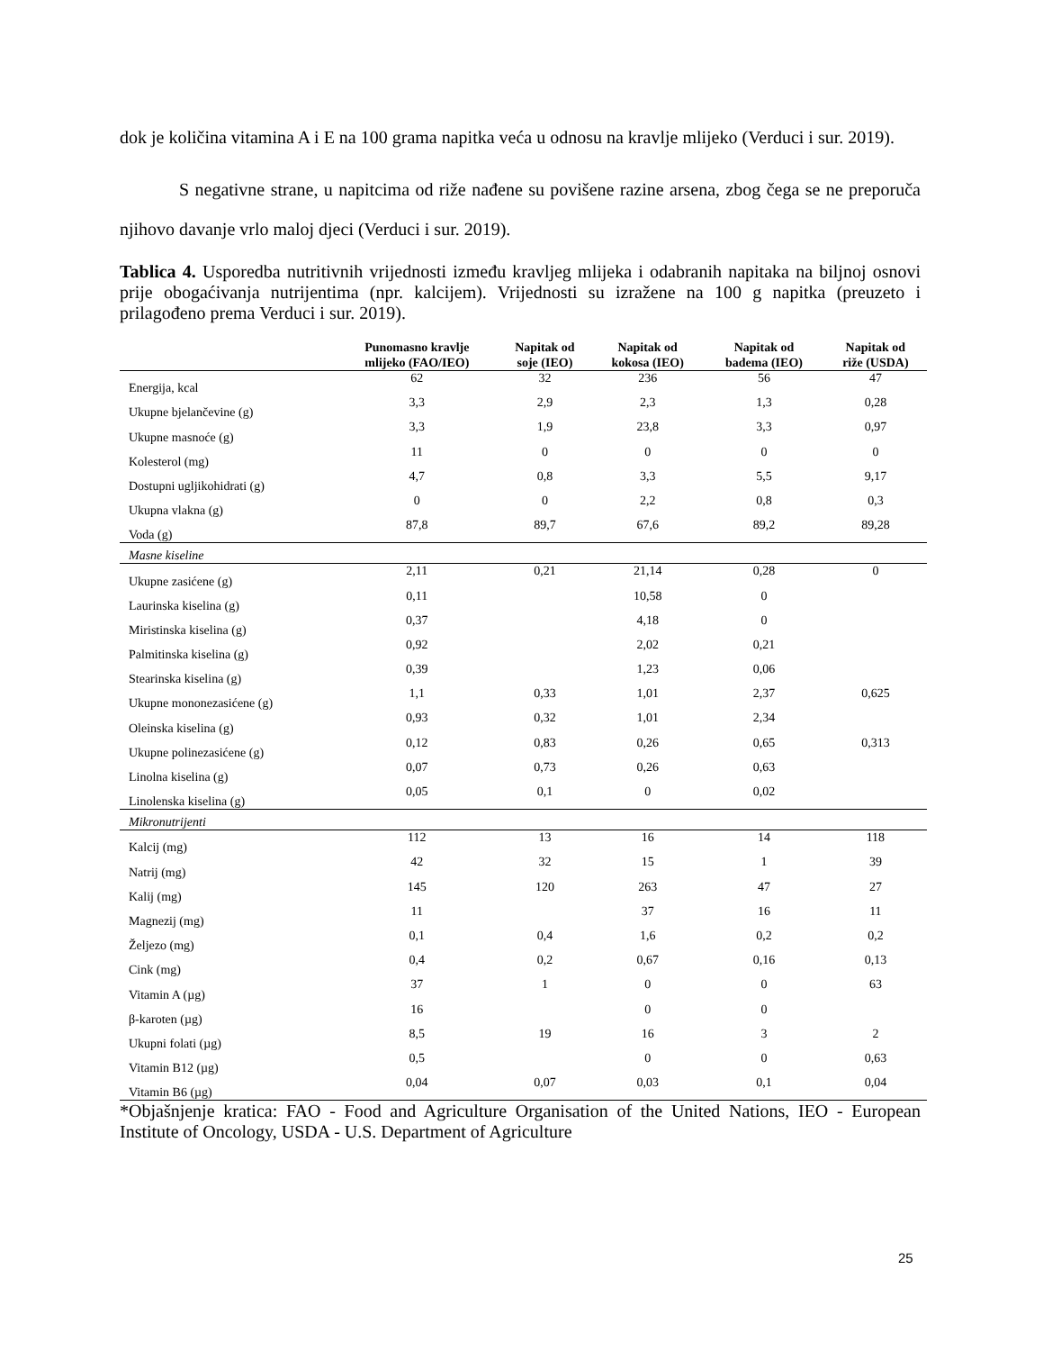dok je količina vitamina A i E na 100 grama napitka veća u odnosu na kravlje mlijeko (Verduci i sur. 2019).
S negativne strane, u napitcima od riže nađene su povišene razine arsena, zbog čega se ne preporuča njihovo davanje vrlo maloj djeci (Verduci i sur. 2019).
Tablica 4. Usporedba nutritivnih vrijednosti između kravljeg mlijeka i odabranih napitaka na biljnoj osnovi prije obogaćivanja nutrijentima (npr. kalcijem). Vrijednosti su izražene na 100 g napitka (preuzeto i prilagođeno prema Verduci i sur. 2019).
| | Punomasno kravlje mlijeko (FAO/IEO) | Napitak od soje (IEO) | Napitak od kokosa (IEO) | Napitak od badema (IEO) | Napitak od riže (USDA) |
| --- | --- | --- | --- | --- | --- |
| Energija, kcal | 62 | 32 | 236 | 56 | 47 |
| Ukupne bjelančevine (g) | 3,3 | 2,9 | 2,3 | 1,3 | 0,28 |
| Ukupne masnoće (g) | 3,3 | 1,9 | 23,8 | 3,3 | 0,97 |
| Kolesterol (mg) | 11 | 0 | 0 | 0 | 0 |
| Dostupni ugljikohidrati (g) | 4,7 | 0,8 | 3,3 | 5,5 | 9,17 |
| Ukupna vlakna (g) | 0 | 0 | 2,2 | 0,8 | 0,3 |
| Voda (g) | 87,8 | 89,7 | 67,6 | 89,2 | 89,28 |
| Masne kiseline | | | | | |
| Ukupne zasićene (g) | 2,11 | 0,21 | 21,14 | 0,28 | 0 |
| Laurinska kiselina (g) | 0,11 | | 10,58 | 0 | |
| Miristinska kiselina (g) | 0,37 | | 4,18 | 0 | |
| Palmitinska kiselina (g) | 0,92 | | 2,02 | 0,21 | |
| Stearinska kiselina (g) | 0,39 | | 1,23 | 0,06 | |
| Ukupne mononezasićene (g) | 1,1 | 0,33 | 1,01 | 2,37 | 0,625 |
| Oleinska kiselina (g) | 0,93 | 0,32 | 1,01 | 2,34 | |
| Ukupne polinezasićene (g) | 0,12 | 0,83 | 0,26 | 0,65 | 0,313 |
| Linolna kiselina (g) | 0,07 | 0,73 | 0,26 | 0,63 | |
| Linolenska kiselina (g) | 0,05 | 0,1 | 0 | 0,02 | |
| Mikronutrijenti | | | | | |
| Kalcij (mg) | 112 | 13 | 16 | 14 | 118 |
| Natrij (mg) | 42 | 32 | 15 | 1 | 39 |
| Kalij (mg) | 145 | 120 | 263 | 47 | 27 |
| Magnezij (mg) | 11 | | 37 | 16 | 11 |
| Željezo (mg) | 0,1 | 0,4 | 1,6 | 0,2 | 0,2 |
| Cink (mg) | 0,4 | 0,2 | 0,67 | 0,16 | 0,13 |
| Vitamin A (µg) | 37 | 1 | 0 | 0 | 63 |
| β-karoten (µg) | 16 | | 0 | 0 | |
| Ukupni folati (µg) | 8,5 | 19 | 16 | 3 | 2 |
| Vitamin B12 (µg) | 0,5 | | 0 | 0 | 0,63 |
| Vitamin B6 (µg) | 0,04 | 0,07 | 0,03 | 0,1 | 0,04 |
*Objašnjenje kratica: FAO - Food and Agriculture Organisation of the United Nations, IEO - European Institute of Oncology, USDA - U.S. Department of Agriculture
25